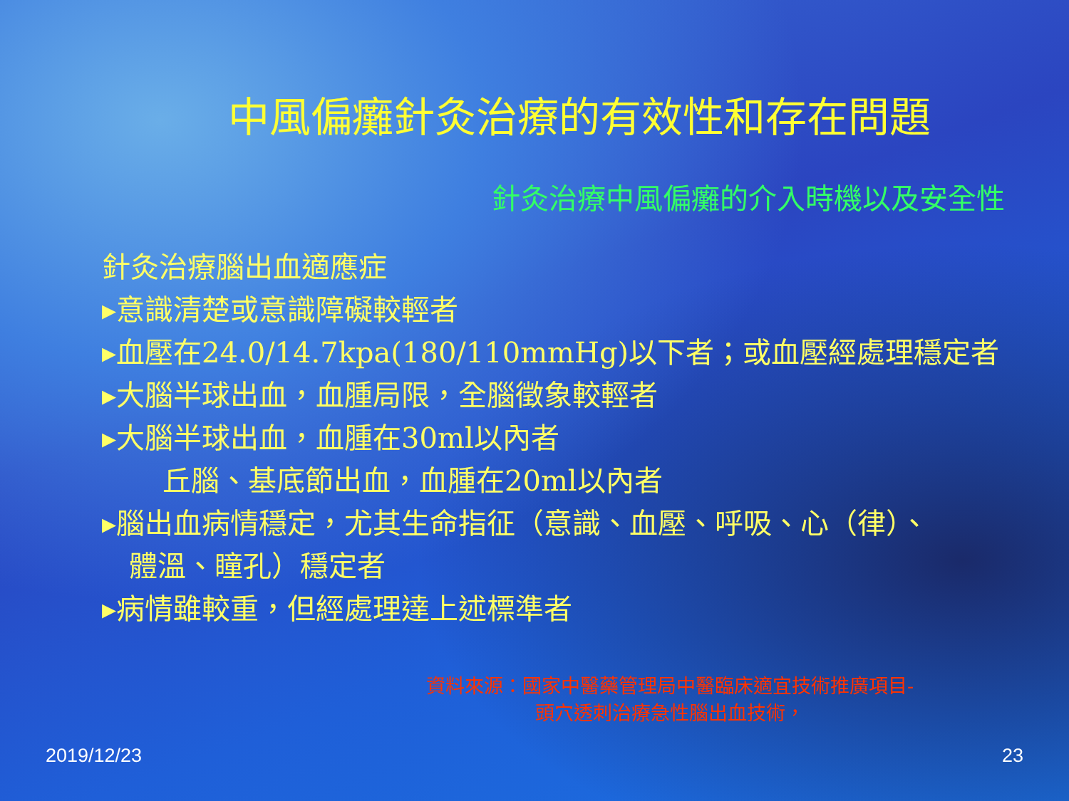中風偏癱針灸治療的有效性和存在問題
針灸治療中風偏癱的介入時機以及安全性
針灸治療腦出血適應症
▸意識清楚或意識障礙較輕者
▸血壓在24.0/14.7kpa(180/110mmHg)以下者；或血壓經處理穩定者
▸大腦半球出血，血腫局限，全腦徵象較輕者
▸大腦半球出血，血腫在30ml以內者
丘腦、基底節出血，血腫在20ml以內者
▸腦出血病情穩定，尤其生命指征（意識、血壓、呼吸、心（律）、
體溫、瞳孔）穩定者
▸病情雖較重，但經處理達上述標準者
資料來源：國家中醫藥管理局中醫臨床適宜技術推廣項目-
頭穴透刺治療急性腦出血技術，
2019/12/23 23